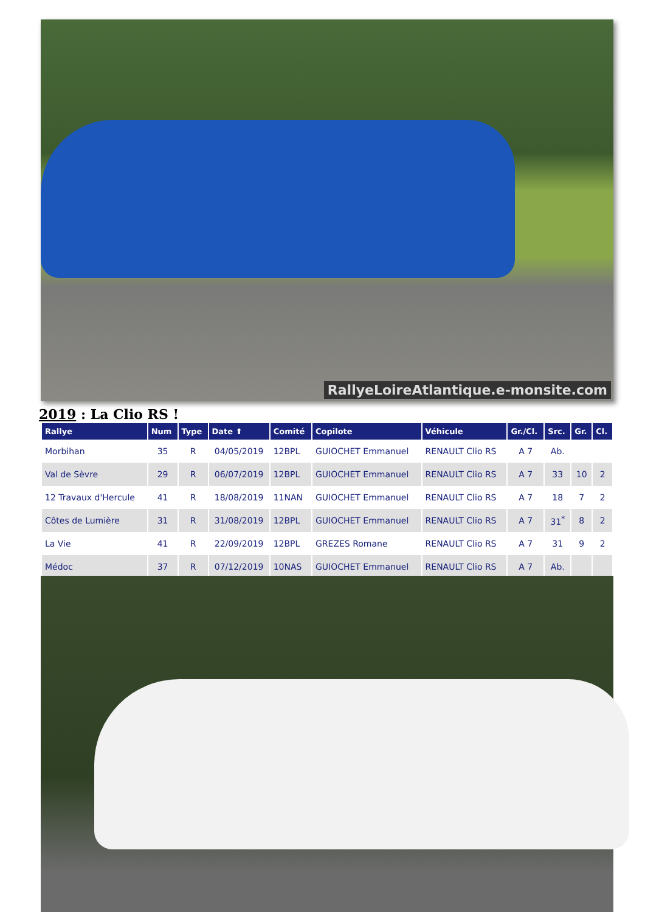RallyeLoireAtlantique.e-monsite.com
2019 : La Clio RS !
| Rallye | Num | Type | Date ⬆ | Comité | Copilote | Véhicule | Gr./Cl. | Src. | Gr. | Cl. |
| --- | --- | --- | --- | --- | --- | --- | --- | --- | --- | --- |
| Morbihan | 35 | R | 04/05/2019 | 12BPL | GUIOCHET Emmanuel | RENAULT Clio RS | A 7 | Ab. | | |
| Val de Sèvre | 29 | R | 06/07/2019 | 12BPL | GUIOCHET Emmanuel | RENAULT Clio RS | A 7 | 33 | 10 | 2 |
| 12 Travaux d'Hercule | 41 | R | 18/08/2019 | 11NAN | GUIOCHET Emmanuel | RENAULT Clio RS | A 7 | 18 | 7 | 2 |
| Côtes de Lumière | 31 | R | 31/08/2019 | 12BPL | GUIOCHET Emmanuel | RENAULT Clio RS | A 7 | 31<sup>*</sup> | 8 | 2 |
| La Vie | 41 | R | 22/09/2019 | 12BPL | GREZES Romane | RENAULT Clio RS | A 7 | 31 | 9 | 2 |
| Médoc | 37 | R | 07/12/2019 | 10NAS | GUIOCHET Emmanuel | RENAULT Clio RS | A 7 | Ab. | | |